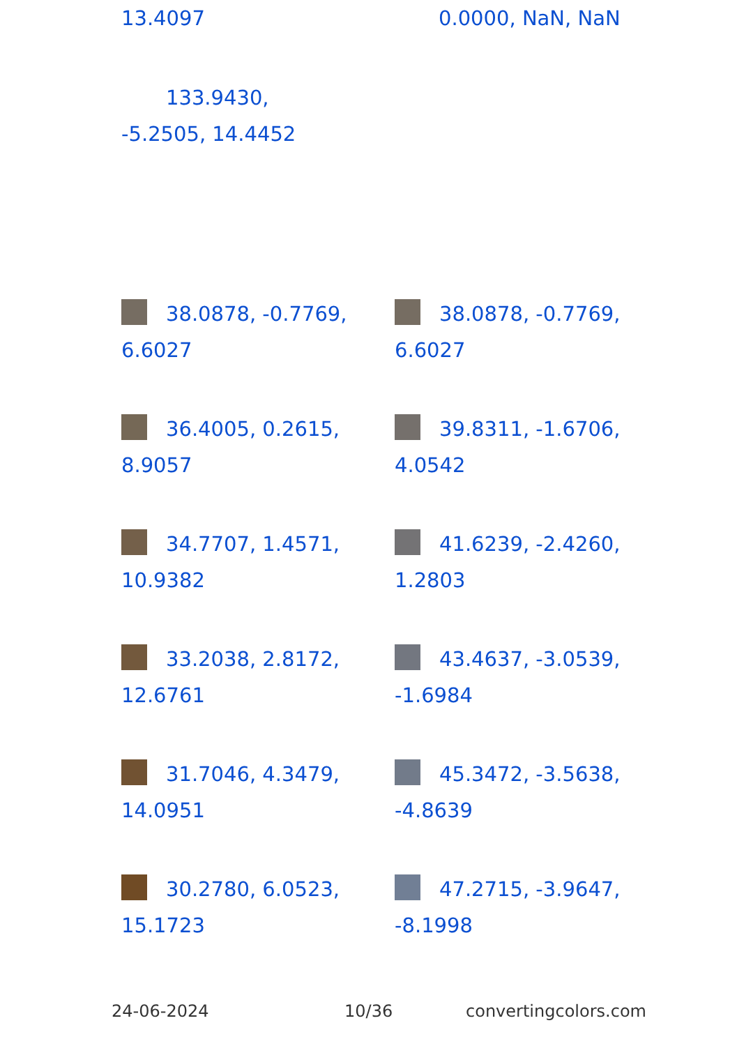13.4097 0.0000, NaN, NaN
133.9430, -5.2505, 14.4452
38.0878, -0.7769, 6.6027
38.0878, -0.7769, 6.6027
36.4005, 0.2615, 8.9057
39.8311, -1.6706, 4.0542
34.7707, 1.4571, 10.9382
41.6239, -2.4260, 1.2803
33.2038, 2.8172, 12.6761
43.4637, -3.0539, -1.6984
31.7046, 4.3479, 14.0951
45.3472, -3.5638, -4.8639
30.2780, 6.0523, 15.1723
47.2715, -3.9647, -8.1998
24-06-2024 10/36 convertingcolors.com